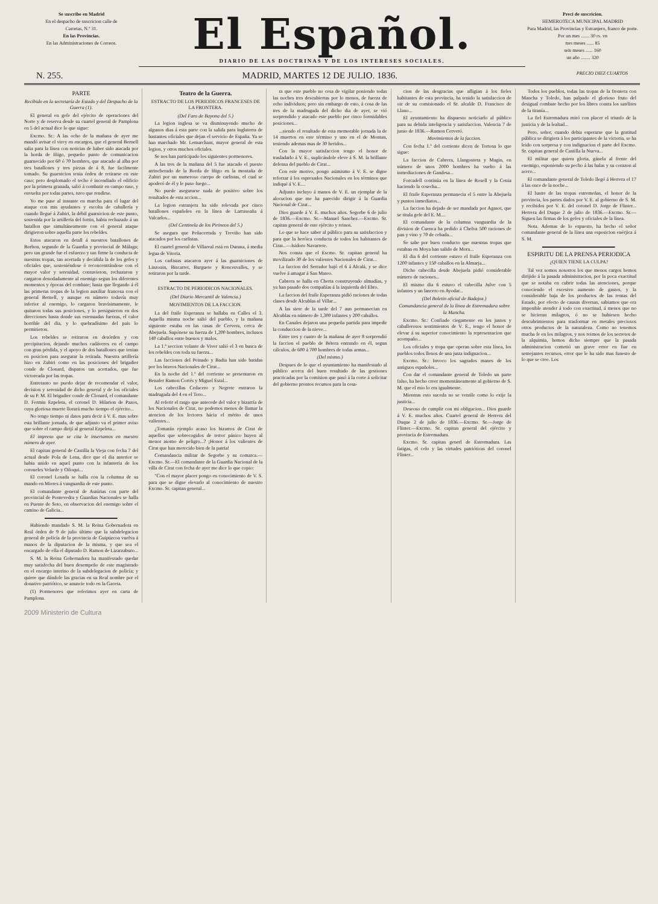Se suscribe en Madrid
En el despacho de suscricion calle de
Carretas, N.º 31.
En las Provincias.
En las Administraciones de Correos.
El Español.
DIARIO DE LAS DOCTRINAS Y DE LOS INTERESES SOCIALES.
Preci de suscricion.
HEMEROTECA MUNICIPAL MADRID
Para Madrid, las Provincias y Estranjero, franco de porte.
Por un mes ....... 30 rs. vn
tres meses ...... 85
seis meses ...... 160
un año ........ 320
N. 255. MADRID, MARTES 12 DE JULIO. 1836. PRECIO DIEZ CUARTOS
PARTE
Recibido en la secretaría de Estado y del Despacho de la Guerra (1).
El general en gefe del ejército de operaciones del Norte y de reserva desde su cuartel general de Pamplona en 5 del actual dice lo que sigue:
Excmo. Sr.: A las ocho de la mañana de ayer me mandó avisar el virey en encargos, que el general Bernell salia para la línea con noticias de haber sido atacada por la horda de Iñigo, pequeño punto de comunicacion guarnecido por 60 ó 70 hombres, que atacado al alba por tres batallones y tres piezas de á 8, fue facilmente tomado. Su guarnicion tenia órden de retirarse en este caso; pero desplomado el techo é incendiado el edificio por la primera granada, salió á combatir en campo raso, y envuelta por todas partes, tuvo que rendirse.
Yo me puse al instante en marcha para el lugar del ataque con mis ayudantes y escolta de caballería y cuando llegué á Zubiri, la débil guarnicion de este punto, sostenida por la artillería del fortin, habia rechazado á un batallon que simultáneamente con el general ataque dirigieron sobre aquella parte los rebeldes.
Estos atacaron en detall á nuestros batallones de Borbon, segundo de la Guardia y provincial de Málaga; pero tan grande fue el esfuerzo y tan firme la conducta de nuestras tropas, tan acertada y decidida la de los gefes y oficiales que, sosteniéndose ó reconcentrándose con el mayor valor y serenidad, contuvieron, rechazaron y cargaron denodadamente al enemigo segun los diferentes momentos y épocas del combate; hasta que llegando á él las primeras tropas de la legion auxiliar francesa con el general Bernell, y aunque en número todavía muy inferior al enemigo, lo cargaron bravísimamente, le quitaron todas sus posiciones, y lo persiguieron en dos direcciones hasta donde sus estenuadas fuerzas, el calor horrible del dia, y lo quebradísimo del pais lo permitieron.
Los rebeldes se retiraron en desórden y con precipitacion, dejando muchos cadáveres en el campo con gran pérdida, y el apoyo de dos batallones que tenian en posicion para asegurar la retirada. Nuestra artillería hizo en Zubiri como en las posiciones del brigadier conde de Clonard, disparos tan acertados, que fue victoreada por las tropas.
Entretanto no puedo dejar de recomendar el valor, decision y serenidad de dicho general y de los oficiales de su P. M. El brigadier conde de Clonard, el comandante D. Fermin Ezpeleta, el coronel D. Hilarion de Pazos, cuya gloriosa muerte llorará mucho tiempo el ejército...
No tengo tiempo ni datos para decir á V. E. mas sobre esta brillante jornada, de que adjunto va el primer aviso que sobre el campo dirijí al general Ezpeleta...
El impreso que se cita le insertamos en nuestro número de ayer.
El capitan general de Castilla la Vieja con fecha 7 del actual desde Pola de Lena, dice que el dia anterior se habia unido en aquel punto con la infantería de los coroneles Velarde y Oiloqui...
El coronel Losada se halla con la columna de su mando en Mieres á vanguardia de este punto.
El comandante general de Astúrias con parte del provincial de Pontevedra y Guardias Nacionales se halla en Puente de Soto, en observacion del enemigo sobre el camino de Galicia...
Habiendo mandado S. M. la Reina Gobernadora en Real órden de 9 de julio último que la subdelegacion general de policía de la provincia de Guipúzcoa vuelva á manos de la diputacion de la misma, y que sea el encargado de ella el diputado D. Ramon de Lizarzaburo...
S. M. la Reina Gobernadora ha manifestado quedar muy satisfecha del buen desempeño de este magistrado en el encargo interino de la subdelegacion de policía; y quiere que dándole las gracias en su Real nombre por el donativo patriótico, se anuncie todo en la Gaceta.
(1) Pormenores que referimos ayer en carta de Pamplona.
Teatro de la Guerra.
ESTRACTO DE LOS PERIODICOS FRANCESES DE LA FRONTERA.
(Del Faro de Bayona del 5.)
La legion inglesa se va disminuyendo mucho de algunos dias á esta parte con la salida para Inglaterra de bastantes oficiales que dejan el servicio de España. Ya se han marchado Mr. Lemarchant, mayor general de esta legion, y otros muchos oficiales.
Se nos han participado los siguientes pormenores.
A las tres de la mañana del 5 fue atacado el puesto atrincherado de la Borda de Iñigo en la montaña de Zubiri por un numeroso cuerpo de carlistas, el cual se apoderó de él y le puso fuego...
No puede asegurarse nada de positivo sobre los resultados de esta accion...
La legion estranjera ha sido relevada por cinco batallones españoles en la línea de Larrasoaña á Valcarlos...
(Del Centinela de los Pirineos del 5.)
Se asegura que Peñacerrada y Treviño han sido atacados por los carlistas.
El cuartel general de Villareal está en Durana, á media legua de Vitoria.
Los carlistas atacaron ayer á las guarniciones de Linzoain, Biscarret, Burguete y Roncesvalles, y se retiraron por la tarde.
ESTRACTO DE PERIODICOS NACIONALES.
(Del Diario Mercantil de Valencia.)
MOVIMIENTOS DE LA FACCION.
La del fraile Esperanza se hallaba en Calles el 3. Aquella misma noche salió del pueblo, y la mañana siguiente estaba en las casas de Cervera, cerca de Abejuela. Supónese su fuerza de 1,200 hombres, inclusos 140 caballos entre buenos y malos.
La 1.ª seccion volante de Viver salió el 3 en busca de los rebeldes con toda su fuerza...
Las facciones del Peinado y Badia han sido batidas por los bravos Nacionales de Cirat...
En la noche del 1.º del corriente se presentaron en Benafer Ramon Cortés y Miguel Estal...
Los cabecillas Cedacero y Negrete entraron la madrugada del 4 en el Toro...
Al referir el rasgo que antecede del valor y bizarría de los Nacionales de Cirat, no podemos menos de llamar la atencion de los lectores hácia el mérito de unos valientes...
¿Tomarán ejemplo acaso los bizarros de Cirat de aquellos que sobrecogidos de terror pánico huyen al menor asomo de peligro...? ¡Honor á los valientes de Cirat que han merecido bien de la patria!
Comandancia militar de Segorbe y su comarca.—Excmo. Sr.—El comandante de la Guardia Nacional de la villa de Cirat con fecha de ayer me dice lo que copio:
"Con el mayor placer pongo en conocimiento de V. S. para que se digne elevarlo al conocimiento de nuestro Excmo. Sr. capitan general...
ra que este pueblo no cesa de vigilar poniendo todas las noches tres descubiertas por lo menos, de fuerza de ocho individuos; pero sin embargo de esto, á cosa de las tres de la madrugada del dicho dia de ayer, se vió sorprendido y atacado este pueblo por cinco formidables posiciones...
...siendo el resultado de esta memorable jornada la de 14 muertos en este término y uno en el de Montan, teniendo ademas mas de 30 heridos...
Con la mayor satisfaccion tengo el honor de trasladarlo á V. E., suplicándole eleve á S. M. la brillante defensa del pueblo de Cirat...
Con este motivo, pongo asimismo á V. E. se digne reforzar á los espresados Nacionales en los términos que indiqué á V. E....
Adjunto incluyo á manos de V. E. un ejemplar de la alocucion que me ha parecido dirigir á la Guardia Nacional de Cirat...
Dios guarde á V. E. muchos años. Segorbe 6 de julio de 1836.—Excmo. Sr.—Manuel Sanchez.—Excmo. Sr. capitan general de este ejército y reinos.
Lo que se hace saber al público para su satisfaccion y para que la heróica conducta de todos los habitantes de Cirat...—Isidoro Navarrete.
Nos consta que el Escmo. Sr. capitan general ha movilizado 30 de los valientes Nacionales de Cirat...
La faccion del Serrador bajó el 6 á Alcalá, y se dice vuelve á amagar á San Mateo.
Cabrera se halla en Cherta construyendo almadías, y ya han pasado dos compañías á la izquierda del Ebro.
La faccion del fraile Esperanza pidió raciones de todas clases desde Alcublas al Villar...
A las siete de la tarde del 7 aun permanecian en Alcublas en número de 1,300 infantes y 200 caballos.
En Canales dejaron una pequeña partida para impedir la conduccion de la nieve...
Entre tres y cuatro de la mañana de ayer 8 sorprendió la faccion el pueblo de Bétera entrando en él, segun cálculos, de 600 á 700 hombres de todas armas...
(Del mismo.)
Despues de lo que el ayuntamiento ha manifestado al público acerca del buen resultado de las gestiones practicadas por la comision que pasó á la corte á solicitar del gobierno prontos recursos para la cesa-
cion de las desgracias que afligian á los fieles habitantes de esta provincia, ha tenido la satisfaccion de oir de su comisionado el Sr. alcalde D. Francisco de Llano...
El ayuntamiento ha dispuesto noticiarlo al público para su debida inteligencia y satisfaccion. Valencia 7 de junio de 1836.—Ramon Cerveró.
Movimientos de la faccion.
Con fecha 1.º del corriente dicen de Tortosa lo que sigue:
La faccion de Cabrera, Llangostera y Magin, en número de unos 2000 hombres ha vuelto á las inmediaciones de Gandesa...
Forcadell continúa en la línea de Rosell y la Cenia haciendo la cosecha...
El fraile Esperanza permanecia el 5 entre la Abejuela y puntos inmediatos...
La faccion ha dejado de ser mandada por Agasot, que se titula gefe del E. M....
El comandante de la columna vanguardia de la division de Cuenca ha pedido á Chelva 500 raciones de pan y vino y 70 de cebada...
Se sabe por buen conducto que nuestras tropas que estaban en Moya han salido de Mora...
El dia 6 del corriente estuvo el fraile Esperanza con 1200 infantes y 150 caballos en la Almarja...
Dicho cabecilla desde Abejuela pidió considerable número de raciones...
El mismo dia 6 estuvo el cabecilla Julve con 5 infantes y un lancero en Ayodar...
(Del Boletin oficial de Badajoz.)
Comandancia general de la línea de Estremadura sobre la Mancha.
Excmo. Sr.: Confiado ciegamente en los justos y caballerosos sentimientos de V. E., tengo el honor de elevar á su superior conocimiento la representacion que acompaño...
Los oficiales y tropa que operan sobre esta línea, los pueblos todos llenos de una justa indignacion...
Excmo. Sr.: Invoco los sagrados manes de los antiguos españoles...
Con dar el comandante general de Toledo un parte falso, ha hecho creer momentáneamente al gobierno de S. M. que el mio lo era igualmente.
Mientras esto suceda no se ventile como lo exije la justicia...
Deseoso de cumplir con mi obligacion... Dios guarde á V. E. muchos años. Cuartel general de Herrera del Duque 2 de julio de 1836.—Excmo. Sr.—Jorge de Flinter.—Excmo. Sr. capitan general del ejército y provincia de Estremadura.
Excmo. Sr. capitan generl de Estremadura. Las fatigas, el celo y las virtudes patrióticas del coronel Flinter...
Todos los pueblos, todas las tropas de la frontera con Mancha y Toledo, han palpado el glorioso fruto del desigual combate hecho por los libres contra los satélites de la tiranía...
La fiel Estremadura miró con placer el triunfo de la justicia y de la lealtad...
Pero, señor, cuando debia esperarse que la gratitud pública se dirigiera á los participantes de la victoria, se ha leido con sorpresa y con indignacion el parte del Excmo. Sr. capitan general de Castilla la Nueva...
El militar que quiera gloria, gánela al frente del enemigo, esponiendo su pecho á las balas y su corazon al acero...
El comandante general de Toledo llegó á Herrera el 17 á las once de la noche...
El lustre de las tropas estremeñas, el honor de la provincia, los partes dados por V. E. al gobierno de S. M. y recibidos por V. E. del coronel D. Jorge de Flinter... Herrera del Duque 2 de julio de 1836.—Excmo. Sr.—Siguen las firmas de los gefes y oficiales de la línea.
Nota. Ademas de lo espuesto, ha hecho el señor comandante general de la línea una esposicion enérjica á S. M.
ESPIRITU DE LA PRENSA PERIODICA
¿QUIEN TIENE LA CULPA?
Tal vez somos nosotros los que menos cargos hemos dirijido á la pasada administracion, por la poca exactitud que se notaba en cubrir todas las atenciones, porque conociendo el escesivo aumento de gastos, y la considerable baja de los productos de las rentas del Estado, por efecto de causas diversas, sabiamos que era imposible atender á todo con exactitud, á menos que no se hicieran milagros, ó no se hubiesen hecho descubrimientos para trasformar en metales preciosos otros productos de la naturaleza. Como no tenemos mucha fe en los milagros, y nos reimos de los secretos de la alquimia, hemos dicho siempre que la pasada administracion cometió un grave error en fiar en semejantes recursos, error que le ha sido mas funesto de lo que se cree. Los
2009 Ministerio de Cultura